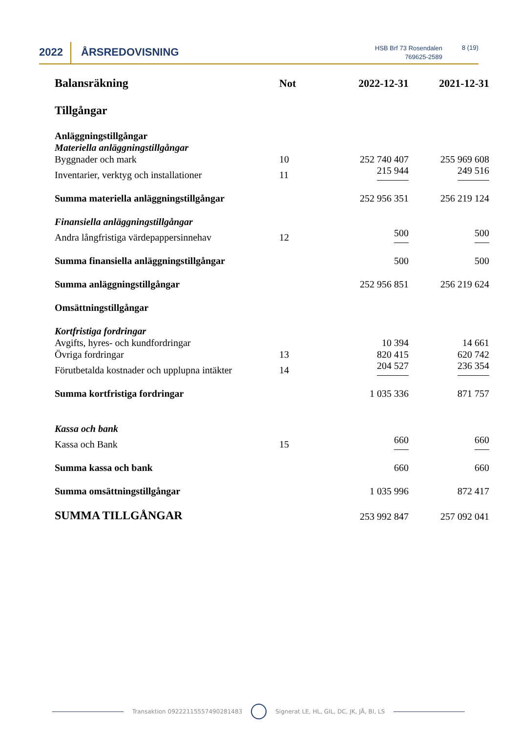2022 ÅRSREDOVISNING
HSB Brf 73 Rosendalen
769625-2589
8 (19)
| Balansräkning | Not | 2022-12-31 | 2021-12-31 |
| --- | --- | --- | --- |
| Tillgångar | | | |
| Anläggningstillgångar | | | |
| Materiella anläggningstillgångar | | | |
| Byggnader och mark | 10 | 252 740 407 | 255 969 608 |
| Inventarier, verktyg och installationer | 11 | 215 944 | 249 516 |
| Summa materiella anläggningstillgångar | | 252 956 351 | 256 219 124 |
| Finansiella anläggningstillgångar | | | |
| Andra långfristiga värdepappersinnehav | 12 | 500 | 500 |
| Summa finansiella anläggningstillgångar | | 500 | 500 |
| Summa anläggningstillgångar | | 252 956 851 | 256 219 624 |
| Omsättningstillgångar | | | |
| Kortfristiga fordringar | | | |
| Avgifts, hyres- och kundfordringar | | 10 394 | 14 661 |
| Övriga fordringar | 13 | 820 415 | 620 742 |
| Förutbetalda kostnader och upplupna intäkter | 14 | 204 527 | 236 354 |
| Summa kortfristiga fordringar | | 1 035 336 | 871 757 |
| Kassa och bank | | | |
| Kassa och Bank | 15 | 660 | 660 |
| Summa kassa och bank | | 660 | 660 |
| Summa omsättningstillgångar | | 1 035 996 | 872 417 |
| SUMMA TILLGÅNGAR | | 253 992 847 | 257 092 041 |
Transaktion 09222115557490281483 Signerat LE, HL, GIL, DC, JK, JÅ, BI, LS